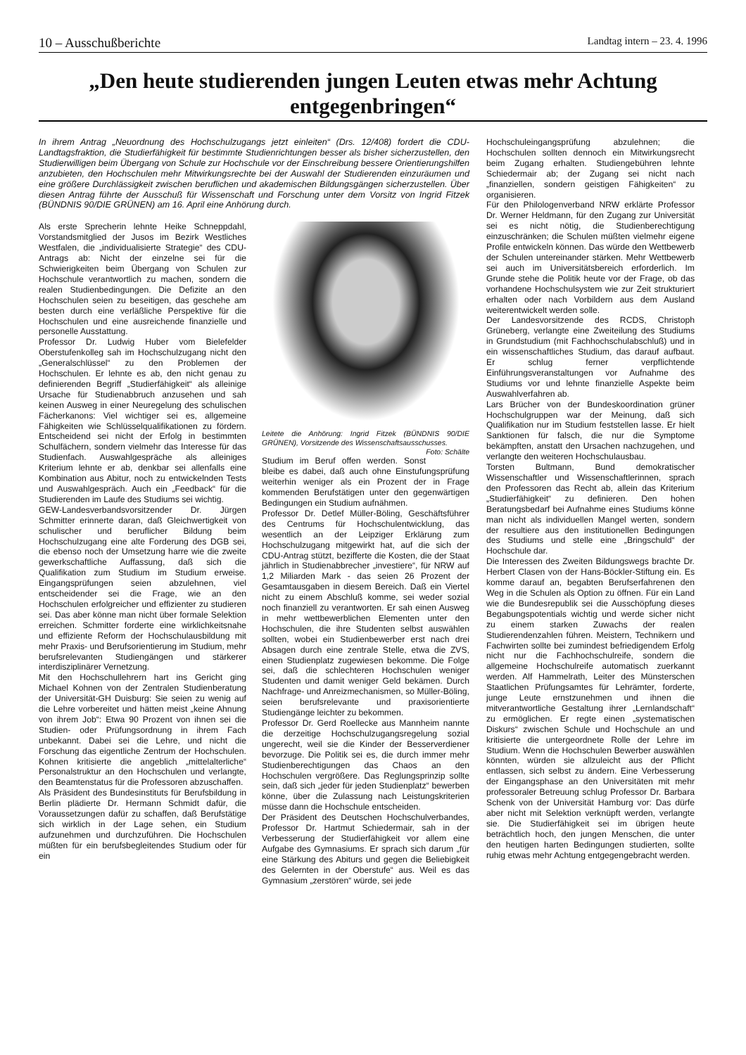10 – Ausschußberichte Landtag intern – 23. 4. 1996
„Den heute studierenden jungen Leuten etwas mehr Achtung entgegenbringen“
In ihrem Antrag „Neuordnung des Hochschulzugangs jetzt einleiten“ (Drs. 12/408) fordert die CDU-Landtagsfraktion, die Studierfähigkeit für bestimmte Studienrichtungen besser als bisher sicherzustellen, den Studierwilligen beim Übergang von Schule zur Hochschule vor der Einschreibung bessere Orientierungshilfen anzubieten, den Hochschulen mehr Mitwirkungsrechte bei der Auswahl der Studierenden einzuräumen und eine größere Durchlässigkeit zwischen beruflichen und akademischen Bildungsgängen sicherzustellen. Über diesen Antrag führte der Ausschuß für Wissenschaft und Forschung unter dem Vorsitz von Ingrid Fitzek (BÜNDNIS 90/DIE GRÜNEN) am 16. April eine Anhörung durch.
Als erste Sprecherin lehnte Heike Schneppdahl, Vorstandsmitglied der Jusos im Bezirk Westliches Westfalen, die „individualisierte Strategie“ des CDU-Antrags ab: Nicht der einzelne sei für die Schwierigkeiten beim Übergang von Schulen zur Hochschule verantwortlich zu machen, sondern die realen Studienbedingungen. Die Defizite an den Hochschulen seien zu beseitigen, das geschehe am besten durch eine verläßliche Perspektive für die Hochschulen und eine ausreichende finanzielle und personelle Ausstattung.
Professor Dr. Ludwig Huber vom Bielefelder Oberstufenkolleg sah im Hochschulzugang nicht den „Generalschlüssel“ zu den Problemen der Hochschulen. Er lehnte es ab, den nicht genau zu definierenden Begriff „Studierfähigkeit“ als alleinige Ursache für Studienabbruch anzusehen und sah keinen Ausweg in einer Neuregelung des schulischen Fächerkanons: Viel wichtiger sei es, allgemeine Fähigkeiten wie Schlüsselqualifikationen zu fördern. Entscheidend sei nicht der Erfolg in bestimmten Schulfächern, sondern vielmehr das Interesse für das Studienfach. Auswahlgespräche als alleiniges Kriterium lehnte er ab, denkbar sei allenfalls eine Kombination aus Abitur, noch zu entwickelnden Tests und Auswahlgespräch. Auch ein „Feedback“ für die Studierenden im Laufe des Studiums sei wichtig.
GEW-Landesverbandsvorsitzender Dr. Jürgen Schmitter erinnerte daran, daß Gleichwertigkeit von schulischer und beruflicher Bildung beim Hochschulzugang eine alte Forderung des DGB sei, die ebenso noch der Umsetzung harre wie die zweite gewerkschaftliche Auffassung, daß sich die Qualifikation zum Studium im Studium erweise. Eingangsprüfungen seien abzulehnen, viel entscheidender sei die Frage, wie an den Hochschulen erfolgreicher und effizienter zu studieren sei. Das aber könne man nicht über formale Selektion erreichen. Schmitter forderte eine wirklichkeitsnahe und effiziente Reform der Hochschulausbildung mit mehr Praxis- und Berufsorientierung im Studium, mehr berufsrelevanten Studiengängen und stärkerer interdisziplinärer Vernetzung.
Mit den Hochschullehrern hart ins Gericht ging Michael Kohnen von der Zentralen Studienberatung der Universität-GH Duisburg: Sie seien zu wenig auf die Lehre vorbereitet und hätten meist „keine Ahnung von ihrem Job“: Etwa 90 Prozent von ihnen sei die Studien- oder Prüfungsordnung in ihrem Fach unbekannt. Dabei sei die Lehre, und nicht die Forschung das eigentliche Zentrum der Hochschulen. Kohnen kritisierte die angeblich „mittelalterliche“ Personalstruktur an den Hochschulen und verlangte, den Beamtenstatus für die Professoren abzuschaffen.
Als Präsident des Bundesinstituts für Berufsbildung in Berlin plädierte Dr. Hermann Schmidt dafür, die Voraussetzungen dafür zu schaffen, daß Berufstätige sich wirklich in der Lage sehen, ein Studium aufzunehmen und durchzuführen. Die Hochschulen müßten für ein berufsbegleitendes Studium oder für ein
Leitete die Anhörung: Ingrid Fitzek (BÜNDNIS 90/DIE GRÜNEN), Vorsitzende des Wissenschaftsausschusses. Foto: Schälte
Studium im Beruf offen werden. Sonst bleibe es dabei, daß auch ohne Einstufungsprüfung weiterhin weniger als ein Prozent der in Frage kommenden Berufstätigen unter den gegenwärtigen Bedingungen ein Studium aufnähmen.
Professor Dr. Detlef Müller-Böling, Geschäftsführer des Centrums für Hochschulentwicklung, das wesentlich an der Leipziger Erklärung zum Hochschulzugang mitgewirkt hat, auf die sich der CDU-Antrag stützt, bezifferte die Kosten, die der Staat jährlich in Studienabbrecher „investiere“, für NRW auf 1,2 Miliarden Mark - das seien 26 Prozent der Gesamtausgaben in diesem Bereich. Daß ein Viertel nicht zu einem Abschluß komme, sei weder sozial noch finanziell zu verantworten. Er sah einen Ausweg in mehr wettbewerblichen Elementen unter den Hochschulen, die ihre Studenten selbst auswählen sollten, wobei ein Studienbewerber erst nach drei Absagen durch eine zentrale Stelle, etwa die ZVS, einen Studienplatz zugewiesen bekomme. Die Folge sei, daß die schlechteren Hochschulen weniger Studenten und damit weniger Geld bekämen. Durch Nachfrage- und Anreizmechanismen, so Müller-Böling, seien berufsrelevante und praxisorientierte Studiengänge leichter zu bekommen.
Professor Dr. Gerd Roellecke aus Mannheim nannte die derzeitige Hochschulzugangsregelung sozial ungerecht, weil sie die Kinder der Besserverdiener bevorzuge. Die Politik sei es, die durch immer mehr Studienberechtigungen das Chaos an den Hochschulen vergrößere. Das Reglungsprinzip sollte sein, daß sich „jeder für jeden Studienplatz“ bewerben könne, über die Zulassung nach Leistungskriterien müsse dann die Hochschule entscheiden.
Der Präsident des Deutschen Hochschulverbandes, Professor Dr. Hartmut Schiedermair, sah in der Verbesserung der Studierfähigkeit vor allem eine Aufgabe des Gymnasiums. Er sprach sich darum „für eine Stärkung des Abiturs und gegen die Beliebigkeit des Gelernten in der Oberstufe“ aus. Weil es das Gymnasium „zerstören“ würde, sei jede
Hochschuleingangsprüfung abzulehnen; die Hochschulen sollten dennoch ein Mitwirkungsrecht beim Zugang erhalten. Studiengebühren lehnte Schiedermair ab; der Zugang sei nicht nach „finanziellen, sondern geistigen Fähigkeiten“ zu organisieren.
Für den Philologenverband NRW erklärte Professor Dr. Werner Heldmann, für den Zugang zur Universität sei es nicht nötig, die Studienberechtigung einzuschränken; die Schulen müßten vielmehr eigene Profile entwickeln können. Das würde den Wettbewerb der Schulen untereinander stärken. Mehr Wettbewerb sei auch im Universitätsbereich erforderlich. Im Grunde stehe die Politik heute vor der Frage, ob das vorhandene Hochschulsystem wie zur Zeit strukturiert erhalten oder nach Vorbildern aus dem Ausland weiterentwickelt werden solle.
Der Landesvorsitzende des RCDS, Christoph Grüneberg, verlangte eine Zweiteilung des Studiums in Grundstudium (mit Fachhochschulabschluß) und in ein wissenschaftliches Studium, das darauf aufbaut. Er schlug ferner verpflichtende Einführungsveranstaltungen vor Aufnahme des Studiums vor und lehnte finanzielle Aspekte beim Auswahlverfahren ab.
Lars Brücher von der Bundeskoordination grüner Hochschulgruppen war der Meinung, daß sich Qualifikation nur im Studium feststellen lasse. Er hielt Sanktionen für falsch, die nur die Symptome bekämpften, anstatt den Ursachen nachzugehen, und verlangte den weiteren Hochschulausbau.
Torsten Bultmann, Bund demokratischer Wissenschaftler und Wissenschaftlerinnen, sprach den Professoren das Recht ab, allein das Kriterium „Studierfähigkeit“ zu definieren. Den hohen Beratungsbedarf bei Aufnahme eines Studiums könne man nicht als individuellen Mangel werten, sondern der resultiere aus den institutionellen Bedingungen des Studiums und stelle eine „Bringschuld“ der Hochschule dar.
Die Interessen des Zweiten Bildungswegs brachte Dr. Herbert Clasen von der Hans-Böckler-Stiftung ein. Es komme darauf an, begabten Berufserfahrenen den Weg in die Schulen als Option zu öffnen. Für ein Land wie die Bundesrepublik sei die Ausschöpfung dieses Begabungspotentials wichtig und werde sicher nicht zu einem starken Zuwachs der realen Studierendenzahlen führen. Meistern, Technikern und Fachwirten sollte bei zumindest befriedigendem Erfolg nicht nur die Fachhochschulreife, sondern die allgemeine Hochschulreife automatisch zuerkannt werden. Alf Hammelrath, Leiter des Münsterschen Staatlichen Prüfungsamtes für Lehrämter, forderte, junge Leute ernstzunehmen und ihnen die mitverantwortliche Gestaltung ihrer „Lernlandschaft“ zu ermöglichen. Er regte einen „systematischen Diskurs“ zwischen Schule und Hochschule an und kritisierte die untergeordnete Rolle der Lehre im Studium. Wenn die Hochschulen Bewerber auswählen könnten, würden sie allzuleicht aus der Pflicht entlassen, sich selbst zu ändern. Eine Verbesserung der Eingangsphase an den Universitäten mit mehr professoraler Betreuung schlug Professor Dr. Barbara Schenk von der Universität Hamburg vor: Das dürfe aber nicht mit Selektion verknüpft werden, verlangte sie. Die Studierfähigkeit sei im übrigen heute beträchtlich hoch, den jungen Menschen, die unter den heutigen harten Bedingungen studierten, sollte ruhig etwas mehr Achtung entgegengebracht werden.